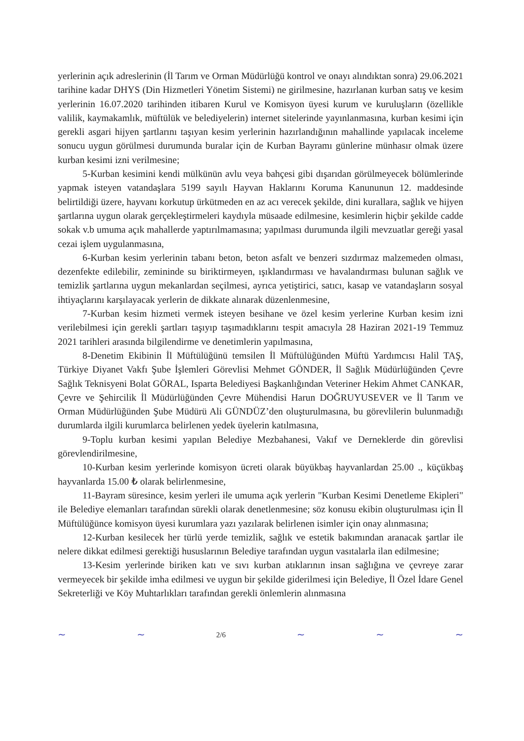yerlerinin açık adreslerinin (İl Tarım ve Orman Müdürlüğü kontrol ve onayı alındıktan sonra) 29.06.2021 tarihine kadar DHYS (Din Hizmetleri Yönetim Sistemi) ne girilmesine, hazırlanan kurban satış ve kesim yerlerinin 16.07.2020 tarihinden itibaren Kurul ve Komisyon üyesi kurum ve kuruluşların (özellikle valilik, kaymakamlık, müftülük ve belediyelerin) internet sitelerinde yayınlanmasına, kurban kesimi için gerekli asgari hijyen şartlarını taşıyan kesim yerlerinin hazırlandığının mahallinde yapılacak inceleme sonucu uygun görülmesi durumunda buralar için de Kurban Bayramı günlerine münhasır olmak üzere kurban kesimi izni verilmesine;
5-Kurban kesimini kendi mülkünün avlu veya bahçesi gibi dışarıdan görülmeyecek bölümlerinde yapmak isteyen vatandaşlara 5199 sayılı Hayvan Haklarını Koruma Kanununun 12. maddesinde belirtildiği üzere, hayvanı korkutup ürkütmeden en az acı verecek şekilde, dini kurallara, sağlık ve hijyen şartlarına uygun olarak gerçekleştirmeleri kaydıyla müsaade edilmesine, kesimlerin hiçbir şekilde cadde sokak v.b umuma açık mahallerde yaptırılmamasına; yapılması durumunda ilgili mevzuatlar gereği yasal cezai işlem uygulanmasına,
6-Kurban kesim yerlerinin tabanı beton, beton asfalt ve benzeri sızdırmaz malzemeden olması, dezenfekte edilebilir, zemininde su biriktirmeyen, ışıklandırması ve havalandırması bulunan sağlık ve temizlik şartlarına uygun mekanlardan seçilmesi, ayrıca yetiştirici, satıcı, kasap ve vatandaşların sosyal ihtiyaçlarını karşılayacak yerlerin de dikkate alınarak düzenlenmesine,
7-Kurban kesim hizmeti vermek isteyen besihane ve özel kesim yerlerine Kurban kesim izni verilebilmesi için gerekli şartları taşıyıp taşımadıklarını tespit amacıyla 28 Haziran 2021-19 Temmuz 2021 tarihleri arasında bilgilendirme ve denetimlerin yapılmasına,
8-Denetim Ekibinin İl Müftülüğünü temsilen İl Müftülüğünden Müftü Yardımcısı Halil TAŞ, Türkiye Diyanet Vakfı Şube İşlemleri Görevlisi Mehmet GÖNDER, İl Sağlık Müdürlüğünden Çevre Sağlık Teknisyeni Bolat GÖRAL, Isparta Belediyesi Başkanlığından Veteriner Hekim Ahmet CANKAR, Çevre ve Şehircilik İl Müdürlüğünden Çevre Mühendisi Harun DOĞRUYUSEVER ve İl Tarım ve Orman Müdürlüğünden Şube Müdürü Ali GÜNDÜZ’den oluşturulmasına, bu görevlilerin bulunmadığı durumlarda ilgili kurumlarca belirlenen yedek üyelerin katılmasına,
9-Toplu kurban kesimi yapılan Belediye Mezbahanesi, Vakıf ve Derneklerde din görevlisi görevlendirilmesine,
10-Kurban kesim yerlerinde komisyon ücreti olarak büyükbaş hayvanlardan 25.00 ., küçükbaş hayvanlarda 15.00 ₺ olarak belirlenmesine,
11-Bayram süresince, kesim yerleri ile umuma açık yerlerin "Kurban Kesimi Denetleme Ekipleri" ile Belediye elemanları tarafından sürekli olarak denetlenmesine; söz konusu ekibin oluşturulması için İl Müftülüğünce komisyon üyesi kurumlara yazı yazılarak belirlenen isimler için onay alınmasına;
12-Kurban kesilecek her türlü yerde temizlik, sağlık ve estetik bakımından aranacak şartlar ile nelere dikkat edilmesi gerektiği hususlarının Belediye tarafından uygun vasıtalarla ilan edilmesine;
13-Kesim yerlerinde biriken katı ve sıvı kurban atıklarının insan sağlığına ve çevreye zarar vermeyecek bir şekilde imha edilmesi ve uygun bir şekilde giderilmesi için Belediye, İl Özel İdare Genel Sekreterliği ve Köy Muhtarlıkları tarafından gerekli önlemlerin alınmasına
~ ~ 2/6 ~ ~ ~